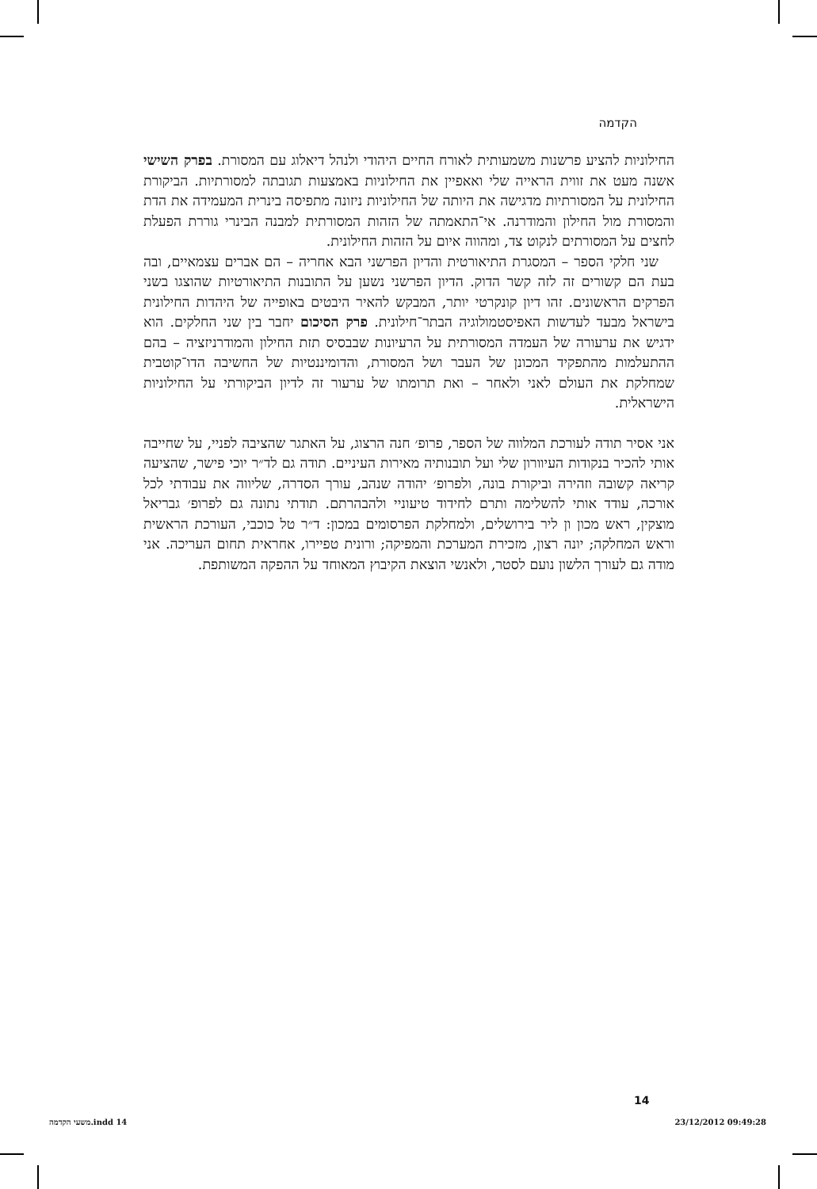הקדמה
החילוניות להציע פרשנות משמעותית לאורח החיים היהודי ולנהל דיאלוג עם המסורת. בפרק השישי אשנה מעט את זווית הראייה שלי ואאפיין את החילוניות באמצעות תגובתה למסורתיות. הביקורת החילונית על המסורתיות מדגישה את היותה של החילוניות ניזונה מתפיסה בינרית המעמידה את הדת והמסורת מול החילון והמודרנה. אי־התאמתה של הזהות המסורתית למבנה הבינרי גוררת הפעלת לחצים על המסורתים לנקוט צד, ומהווה איום על הזהות החילונית.
שני חלקי הספר – המסגרת התיאורטית והדיון הפרשני הבא אחריה – הם אברים עצמאיים, ובה בעת הם קשורים זה לזה קשר הדוק. הדיון הפרשני נשען על התובנות התיאורטיות שהוצגו בשני הפרקים הראשונים. זהו דיון קונקרטי יותר, המבקש להאיר היבטים באופייה של היהדות החילונית בישראל מבעד לעדשות האפיסטמולוגיה הבתר־חילונית. פרק הסיכום יחבר בין שני החלקים. הוא ידגיש את ערעורה של העמדה המסורתית על הרעיונות שבבסיס תזת החילון והמודרניזציה – בהם ההתעלמות מהתפקיד המכונן של העבר ושל המסורת, והדומיננטיות של החשיבה הדו־קוטבית שמחלקת את העולם לאני ולאחר – ואת תרומתו של ערעור זה לדיון הביקורתי על החילוניות הישראלית.
אני אסיר תודה לעורכת המלווה של הספר, פרופ׳ חנה הרצוג, על האתגר שהציבה לפניי, על שחייבה אותי להכיר בנקודות העיוורון שלי ועל תובנותיה מאירות העיניים. תודה גם לד״ר יוכי פישר, שהציעה קריאה קשובה וזהירה וביקורת בונה, ולפרופ׳ יהודה שנהב, עורך הסדרה, שליווה את עבודתי לכל אורכה, עודד אותי להשלימה ותרם לחידוד טיעוניי ולהבהרתם. תודתי נתונה גם לפרופ׳ גבריאל מוצקין, ראש מכון ון ליר בירושלים, ולמחלקת הפרסומים במכון: ד״ר טל כוכבי, העורכת הראשית וראש המחלקה; יונה רצון, מזכירת המערכת והמפיקה; ורונית טפיירו, אחראית תחום העריכה. אני מודה גם לעורך הלשון נועם לסטר, ולאנשי הוצאת הקיבוץ המאוחד על ההפקה המשותפת.
14
משעי הקדמה.indd 14 23/12/2012 09:49:28